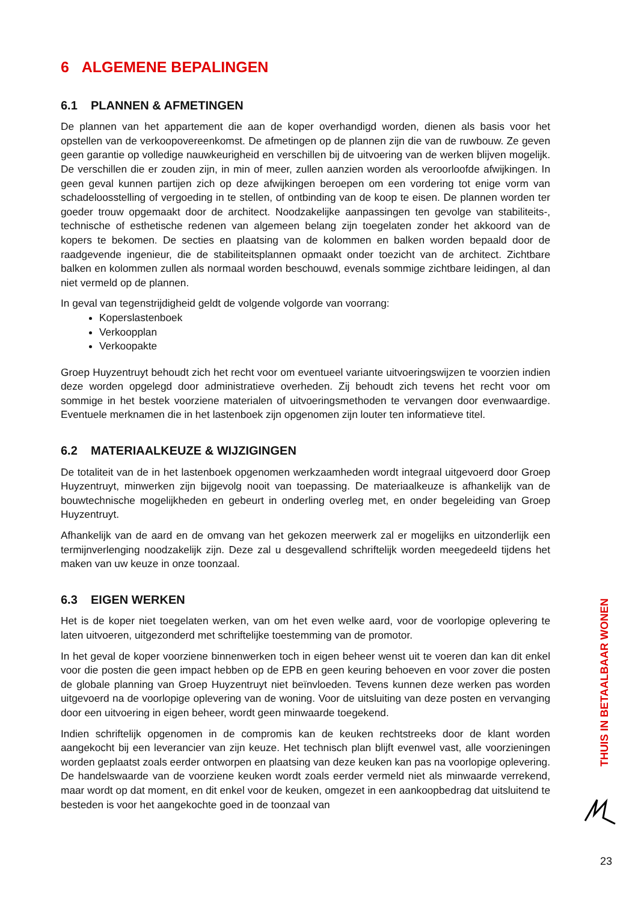6 ALGEMENE BEPALINGEN
6.1 PLANNEN & AFMETINGEN
De plannen van het appartement die aan de koper overhandigd worden, dienen als basis voor het opstellen van de verkoopovereenkomst. De afmetingen op de plannen zijn die van de ruwbouw. Ze geven geen garantie op volledige nauwkeurigheid en verschillen bij de uitvoering van de werken blijven mogelijk. De verschillen die er zouden zijn, in min of meer, zullen aanzien worden als veroorloofde afwijkingen. In geen geval kunnen partijen zich op deze afwijkingen beroepen om een vordering tot enige vorm van schadeloosstelling of vergoeding in te stellen, of ontbinding van de koop te eisen. De plannen worden ter goeder trouw opgemaakt door de architect. Noodzakelijke aanpassingen ten gevolge van stabiliteits-, technische of esthetische redenen van algemeen belang zijn toegelaten zonder het akkoord van de kopers te bekomen. De secties en plaatsing van de kolommen en balken worden bepaald door de raadgevende ingenieur, die de stabiliteitsplannen opmaakt onder toezicht van de architect. Zichtbare balken en kolommen zullen als normaal worden beschouwd, evenals sommige zichtbare leidingen, al dan niet vermeld op de plannen.
In geval van tegenstrijdigheid geldt de volgende volgorde van voorrang:
Koperslastenboek
Verkoopplan
Verkoopakte
Groep Huyzentruyt behoudt zich het recht voor om eventueel variante uitvoeringswijzen te voorzien indien deze worden opgelegd door administratieve overheden. Zij behoudt zich tevens het recht voor om sommige in het bestek voorziene materialen of uitvoeringsmethoden te vervangen door evenwaardige. Eventuele merknamen die in het lastenboek zijn opgenomen zijn louter ten informatieve titel.
6.2 MATERIAALKEUZE & WIJZIGINGEN
De totaliteit van de in het lastenboek opgenomen werkzaamheden wordt integraal uitgevoerd door Groep Huyzentruyt, minwerken zijn bijgevolg nooit van toepassing. De materiaalkeuze is afhankelijk van de bouwtechnische mogelijkheden en gebeurt in onderling overleg met, en onder begeleiding van Groep Huyzentruyt.
Afhankelijk van de aard en de omvang van het gekozen meerwerk zal er mogelijks en uitzonderlijk een termijnverlenging noodzakelijk zijn. Deze zal u desgevallend schriftelijk worden meegedeeld tijdens het maken van uw keuze in onze toonzaal.
6.3 EIGEN WERKEN
Het is de koper niet toegelaten werken, van om het even welke aard, voor de voorlopige oplevering te laten uitvoeren, uitgezonderd met schriftelijke toestemming van de promotor.
In het geval de koper voorziene binnenwerken toch in eigen beheer wenst uit te voeren dan kan dit enkel voor die posten die geen impact hebben op de EPB en geen keuring behoeven en voor zover die posten de globale planning van Groep Huyzentruyt niet beïnvloeden. Tevens kunnen deze werken pas worden uitgevoerd na de voorlopige oplevering van de woning. Voor de uitsluiting van deze posten en vervanging door een uitvoering in eigen beheer, wordt geen minwaarde toegekend.
Indien schriftelijk opgenomen in de compromis kan de keuken rechtstreeks door de klant worden aangekocht bij een leverancier van zijn keuze. Het technisch plan blijft evenwel vast, alle voorzieningen worden geplaatst zoals eerder ontworpen en plaatsing van deze keuken kan pas na voorlopige oplevering. De handelswaarde van de voorziene keuken wordt zoals eerder vermeld niet als minwaarde verrekend, maar wordt op dat moment, en dit enkel voor de keuken, omgezet in een aankoopbedrag dat uitsluitend te besteden is voor het aangekochte goed in de toonzaal van
THUIS IN BETAALBAAR WONEN
23